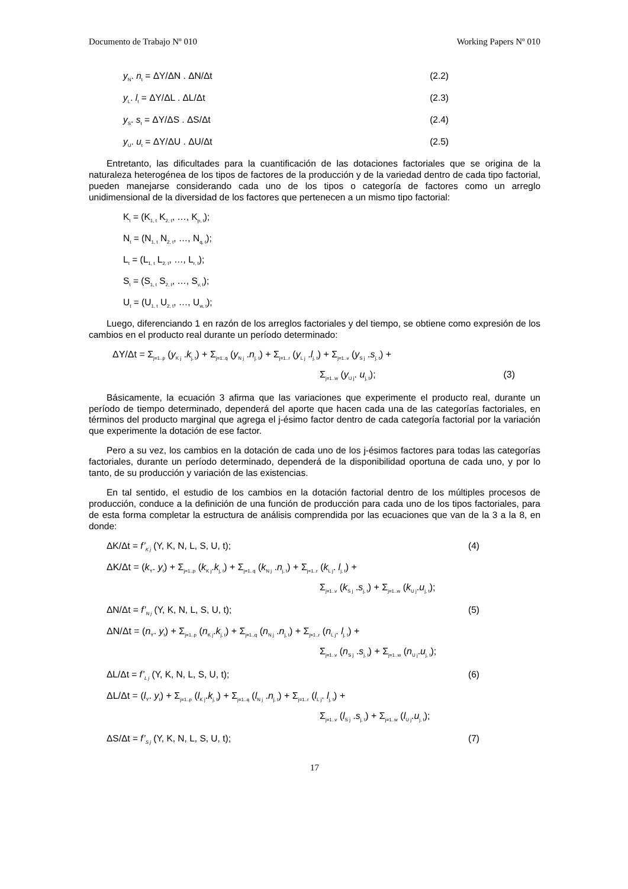Documento de Trabajo Nº 010 Working Papers Nº 010
y<sub>N</sub>. n<sub>t</sub> = ΔY/ΔN . ΔN/Δt (2.2)
y<sub>L</sub>. l<sub>t</sub> = ΔY/ΔL . ΔL/Δt (2.3)
y<sub>S</sub>. s<sub>t</sub> = ΔY/ΔS . ΔS/Δt (2.4)
y<sub>U</sub>. u<sub>t</sub> = ΔY/ΔU . ΔU/Δt (2.5)
Entretanto, las dificultades para la cuantificación de las dotaciones factoriales que se origina de la naturaleza heterogénea de los tipos de factores de la producción y de la variedad dentro de cada tipo factorial, pueden manejarse considerando cada uno de los tipos o categoría de factores como un arreglo unidimensional de la diversidad de los factores que pertenecen a un mismo tipo factorial:
K<sub>t</sub> = (K<sub>1, t</sub> K<sub>2, t</sub>, …, K<sub>p, t</sub>);
N<sub>t</sub> = (N<sub>1, t</sub> N<sub>2, t</sub>, …, N<sub>q, t</sub>);
L<sub>t</sub> = (L<sub>1, t</sub> L<sub>2, t</sub>, …, L<sub>r, t</sub>);
S<sub>t</sub> = (S<sub>1, t</sub> S<sub>2, t</sub>, …, S<sub>v, t</sub>);
U<sub>t</sub> = (U<sub>1, t</sub> U<sub>2, t</sub>, …, U<sub>w, t</sub>);
Luego, diferenciando 1 en razón de los arreglos factoriales y del tiempo, se obtiene como expresión de los cambios en el producto real durante un período determinado:
ΔY/Δt = Σ<sub>j=1..p</sub> (y<sub>K j</sub> .k<sub>j, t</sub>) + Σ<sub>j=1..q</sub> (y<sub>N j</sub> .n<sub>j, t</sub>) + Σ<sub>j=1..r</sub> (y<sub>L j</sub> .l<sub>j, t</sub>) + Σ<sub>j=1..v</sub> (y<sub>S j</sub> .s<sub>j, t</sub>) +
Σ<sub>j=1..w</sub> (y<sub>U j</sub>. u<sub>j, t</sub>); (3)
Básicamente, la ecuación 3 afirma que las variaciones que experimente el producto real, durante un período de tiempo determinado, dependerá del aporte que hacen cada una de las categorías factoriales, en términos del producto marginal que agrega el j-ésimo factor dentro de cada categoría factorial por la variación que experimente la dotación de ese factor.
Pero a su vez, los cambios en la dotación de cada uno de los j-ésimos factores para todas las categorías factoriales, durante un período determinado, dependerá de la disponibilidad oportuna de cada uno, y por lo tanto, de su producción y variación de las existencias.
En tal sentido, el estudio de los cambios en la dotación factorial dentro de los múltiples procesos de producción, conduce a la definición de una función de producción para cada uno de los tipos factoriales, para de esta forma completar la estructura de análisis comprendida por las ecuaciones que van de la 3 a la 8, en donde:
ΔK/Δt = f’<sub>K j</sub> (Y, K, N, L, S, U, t); (4)
ΔK/Δt = (k<sub>Y</sub>. y<sub>t</sub>) + Σ<sub>j=1..p</sub> (k<sub>K j</sub>.k<sub>j, t</sub>) + Σ<sub>j=1..q</sub> (k<sub>N j</sub> .n<sub>j, t</sub>) + Σ<sub>j=1..r</sub> (k<sub>L j</sub>. l<sub>j, t</sub>) +
Σ<sub>j=1..v</sub> (k<sub>S j</sub> .s<sub>j, t</sub>) + Σ<sub>j=1..w</sub> (k<sub>U j</sub>.u<sub>j, t</sub>);
ΔN/Δt = f’<sub>N j</sub> (Y, K, N, L, S, U, t); (5)
ΔN/Δt = (n<sub>Y</sub>. y<sub>t</sub>) + Σ<sub>j=1..p</sub> (n<sub>K j</sub>.k<sub>j, t</sub>) + Σ<sub>j=1..q</sub> (n<sub>N j</sub> .n<sub>j, t</sub>) + Σ<sub>j=1..r</sub> (n<sub>L j</sub>. l<sub>j, t</sub>) +
Σ<sub>j=1..v</sub> (n<sub>S j</sub> .s<sub>j, t</sub>) + Σ<sub>j=1..w</sub> (n<sub>U j</sub>.u<sub>j, t</sub>);
ΔL/Δt = f’<sub>L j</sub> (Y, K, N, L, S, U, t); (6)
ΔL/Δt = (l<sub>Y</sub>. y<sub>t</sub>) + Σ<sub>j=1..p</sub> (l<sub>K j</sub>.k<sub>j, t</sub>) + Σ<sub>j=1..q</sub> (l<sub>N j</sub> .n<sub>j, t</sub>) + Σ<sub>j=1..r</sub> (l<sub>L j</sub>. l<sub>j, t</sub>) +
Σ<sub>j=1..v</sub> (l<sub>S j</sub> .s<sub>j, t</sub>) + Σ<sub>j=1..w</sub> (l<sub>U j</sub>.u<sub>j, t</sub>);
ΔS/Δt = f’<sub>S j</sub> (Y, K, N, L, S, U, t); (7)
17